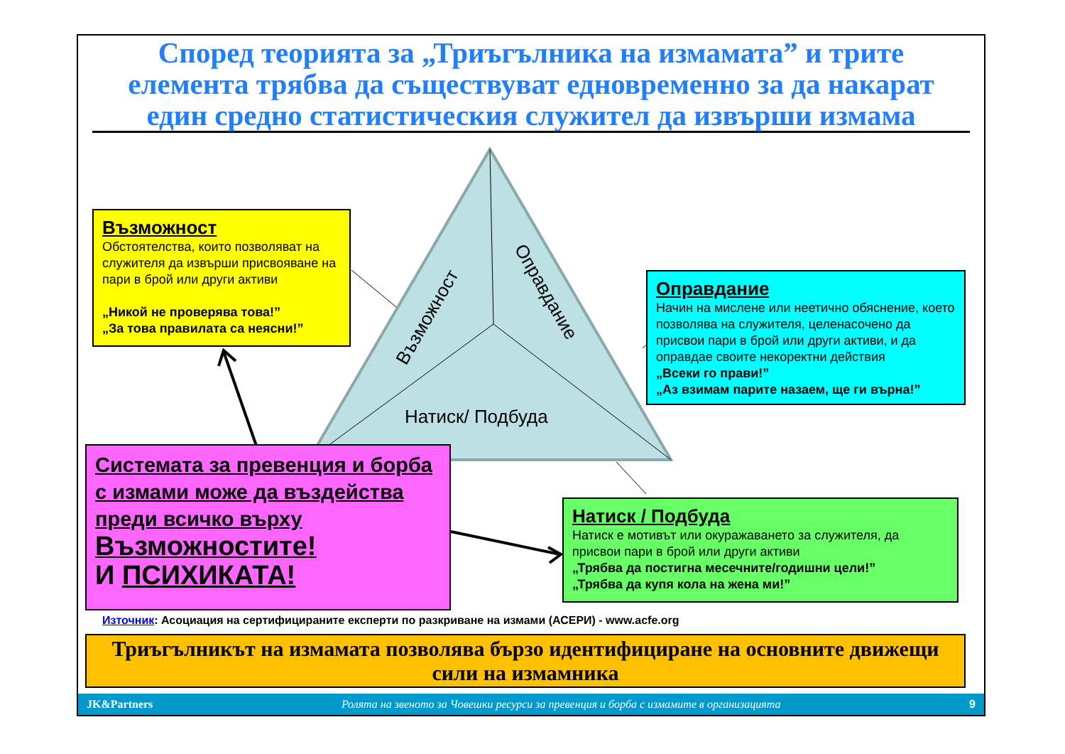Според теорията за „Триъгълника на измамата” и трите елемента трябва да съществуват едновременно за да накарат един средно статистическия служител да извърши измама
Възможност
Оправдание
Натиск/ Подбуда
Възможност
Обстоятелства, които позволяват на служителя да извърши присвояване на пари в брой или други активи
„Никой не проверява това!”
„За това правилата са неясни!”
Оправдание
Начин на мислене или неетично обяснение, което позволява на служителя, целенасочено да присвои пари в брой или други активи, и да оправдае своите некоректни действия
„Всеки го прави!”
„Аз взимам парите назаем, ще ги върна!”
Системата за превенция и борба с измами може да въздейства преди всичко върху Възможностите!
И ПСИХИКАТА!
Натиск / Подбуда
Натиск е мотивът или окуражаването за служителя, да присвои пари в брой или други активи
„Трябва да постигна месечните/годишни цели!”
„Трябва да купя кола на жена ми!”
Източник: Асоциация на сертифицираните експерти по разкриване на измами (АСЕРИ) - www.acfe.org
Триъгълникът на измамата позволява бързо идентифициране на основните движещи сили на измамника
JK&Partners Ролята на звеното за Човешки ресурси за превенция и борба с измамите в организацията 9